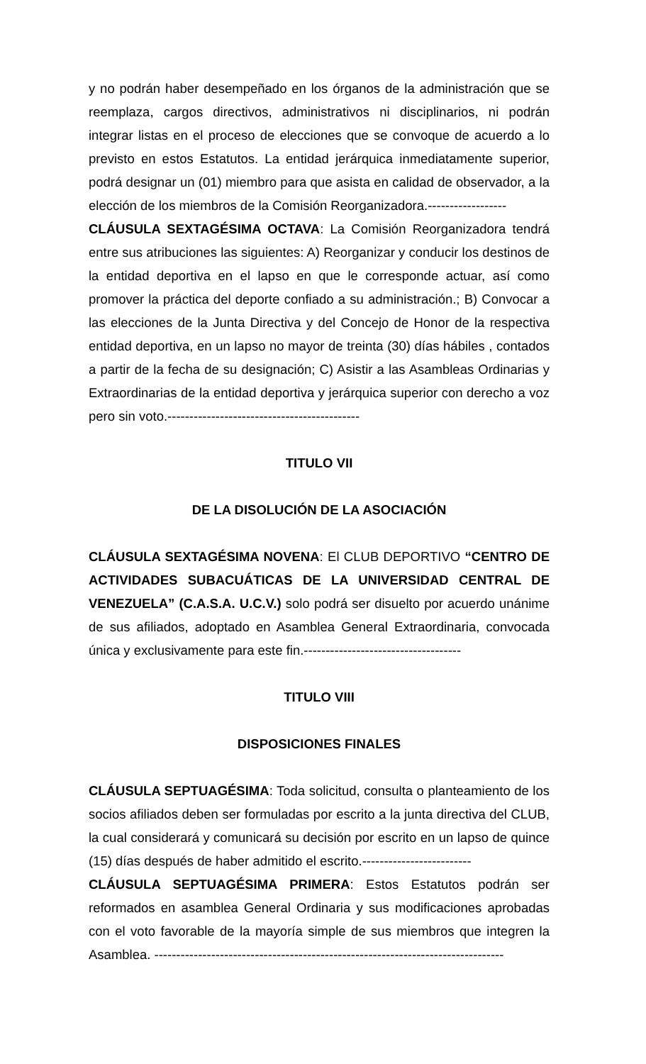y no podrán haber desempeñado en los órganos de la administración que se reemplaza, cargos directivos, administrativos ni disciplinarios, ni podrán integrar listas en el proceso de elecciones que se convoque de acuerdo a lo previsto en estos Estatutos. La entidad jerárquica inmediatamente superior, podrá designar un (01) miembro para que asista en calidad de observador, a la elección de los miembros de la Comisión Reorganizadora.------------------
CLÁUSULA SEXTAGÉSIMA OCTAVA: La Comisión Reorganizadora tendrá entre sus atribuciones las siguientes: A) Reorganizar y conducir los destinos de la entidad deportiva en el lapso en que le corresponde actuar, así como promover la práctica del deporte confiado a su administración.; B) Convocar a las elecciones de la Junta Directiva y del Concejo de Honor de la respectiva entidad deportiva, en un lapso no mayor de treinta (30) días hábiles , contados a partir de la fecha de su designación; C) Asistir a las Asambleas Ordinarias y Extraordinarias de la entidad deportiva y jerárquica superior con derecho a voz pero sin voto.--------------------------------------------
TITULO VII
DE LA DISOLUCIÓN DE LA ASOCIACIÓN
CLÁUSULA SEXTAGÉSIMA NOVENA: El CLUB DEPORTIVO “CENTRO DE ACTIVIDADES SUBACUÁTICAS DE LA UNIVERSIDAD CENTRAL DE VENEZUELA” (C.A.S.A. U.C.V.) solo podrá ser disuelto por acuerdo unánime de sus afiliados, adoptado en Asamblea General Extraordinaria, convocada única y exclusivamente para este fin.------------------------------------
TITULO VIII
DISPOSICIONES FINALES
CLÁUSULA SEPTUAGÉSIMA: Toda solicitud, consulta o planteamiento de los socios afiliados deben ser formuladas por escrito a la junta directiva del CLUB, la cual considerará y comunicará su decisión por escrito en un lapso de quince (15) días después de haber admitido el escrito.-------------------------
CLÁUSULA SEPTUAGÉSIMA PRIMERA: Estos Estatutos podrán ser reformados en asamblea General Ordinaria y sus modificaciones aprobadas con el voto favorable de la mayoría simple de sus miembros que integren la Asamblea. --------------------------------------------------------------------------------